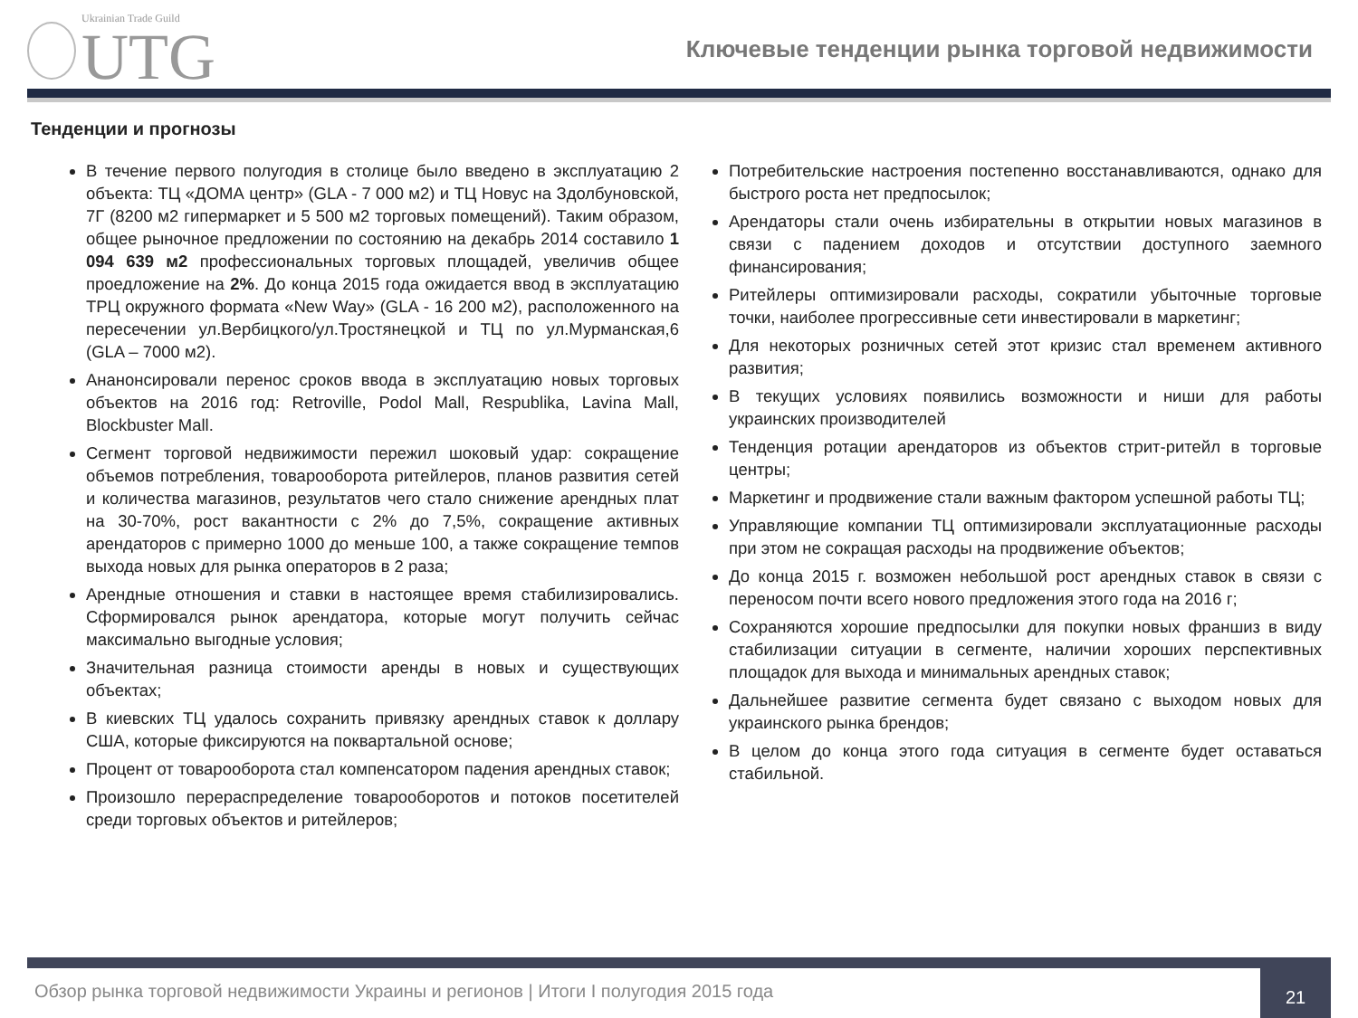Ukrainian Trade Guild
UTG
Ключевые тенденции рынка торговой недвижимости
Тенденции и прогнозы
В течение первого полугодия в столице было введено в эксплуатацию 2 объекта: ТЦ «ДОМА центр» (GLA - 7 000 м2) и ТЦ Новус на Здолбуновской, 7Г (8200 м2 гипермаркет и 5 500 м2 торговых помещений). Таким образом, общее рыночное предложении по состоянию на декабрь 2014 составило 1 094 639 м2 профессиональных торговых площадей, увеличив общее проедложение на 2%. До конца 2015 года ожидается ввод в эксплуатацию ТРЦ окружного формата «New Way» (GLA - 16 200 м2), расположенного на пересечении ул.Вербицкого/ул.Тростянецкой и ТЦ по ул.Мурманская,6 (GLA – 7000 м2).
Ананонсировали перенос сроков ввода в эксплуатацию новых торговых объектов на 2016 год: Retroville, Podol Mall, Respublika, Lavina Mall, Blockbuster Mall.
Сегмент торговой недвижимости пережил шоковый удар: сокращение объемов потребления, товарооборота ритейлеров, планов развития сетей и количества магазинов, результатов чего стало снижение арендных плат на 30-70%, рост вакантности с 2% до 7,5%, сокращение активных арендаторов с примерно 1000 до меньше 100, а также сокращение темпов выхода новых для рынка операторов в 2 раза;
Арендные отношения и ставки в настоящее время стабилизировались. Сформировался рынок арендатора, которые могут получить сейчас максимально выгодные условия;
Значительная разница стоимости аренды в новых и существующих объектах;
В киевских ТЦ удалось сохранить привязку арендных ставок к доллару США, которые фиксируются на поквартальной основе;
Процент от товарооборота стал компенсатором падения арендных ставок;
Произошло перераспределение товарооборотов и потоков посетителей среди торговых объектов и ритейлеров;
Потребительские настроения постепенно восстанавливаются, однако для быстрого роста нет предпосылок;
Арендаторы стали очень избирательны в открытии новых магазинов в связи с падением доходов и отсутствии доступного заемного финансирования;
Ритейлеры оптимизировали расходы, сократили убыточные торговые точки, наиболее прогрессивные сети инвестировали в маркетинг;
Для некоторых розничных сетей этот кризис стал временем активного развития;
В текущих условиях появились возможности и ниши для работы украинских производителей
Тенденция ротации арендаторов из объектов стрит-ритейл в торговые центры;
Маркетинг и продвижение стали важным фактором успешной работы ТЦ;
Управляющие компании ТЦ оптимизировали эксплуатационные расходы при этом не сокращая расходы на продвижение объектов;
До конца 2015 г. возможен небольшой рост арендных ставок в связи с переносом почти всего нового предложения этого года на 2016 г;
Сохраняются хорошие предпосылки для покупки новых франшиз в виду стабилизации ситуации в сегменте, наличии хороших перспективных площадок для выхода и минимальных арендных ставок;
Дальнейшее развитие сегмента будет связано с выходом новых для украинского рынка брендов;
В целом до конца этого года ситуация в сегменте будет оставаться стабильной.
Обзор рынка торговой недвижимости Украины и регионов | Итоги I полугодия 2015 года
21